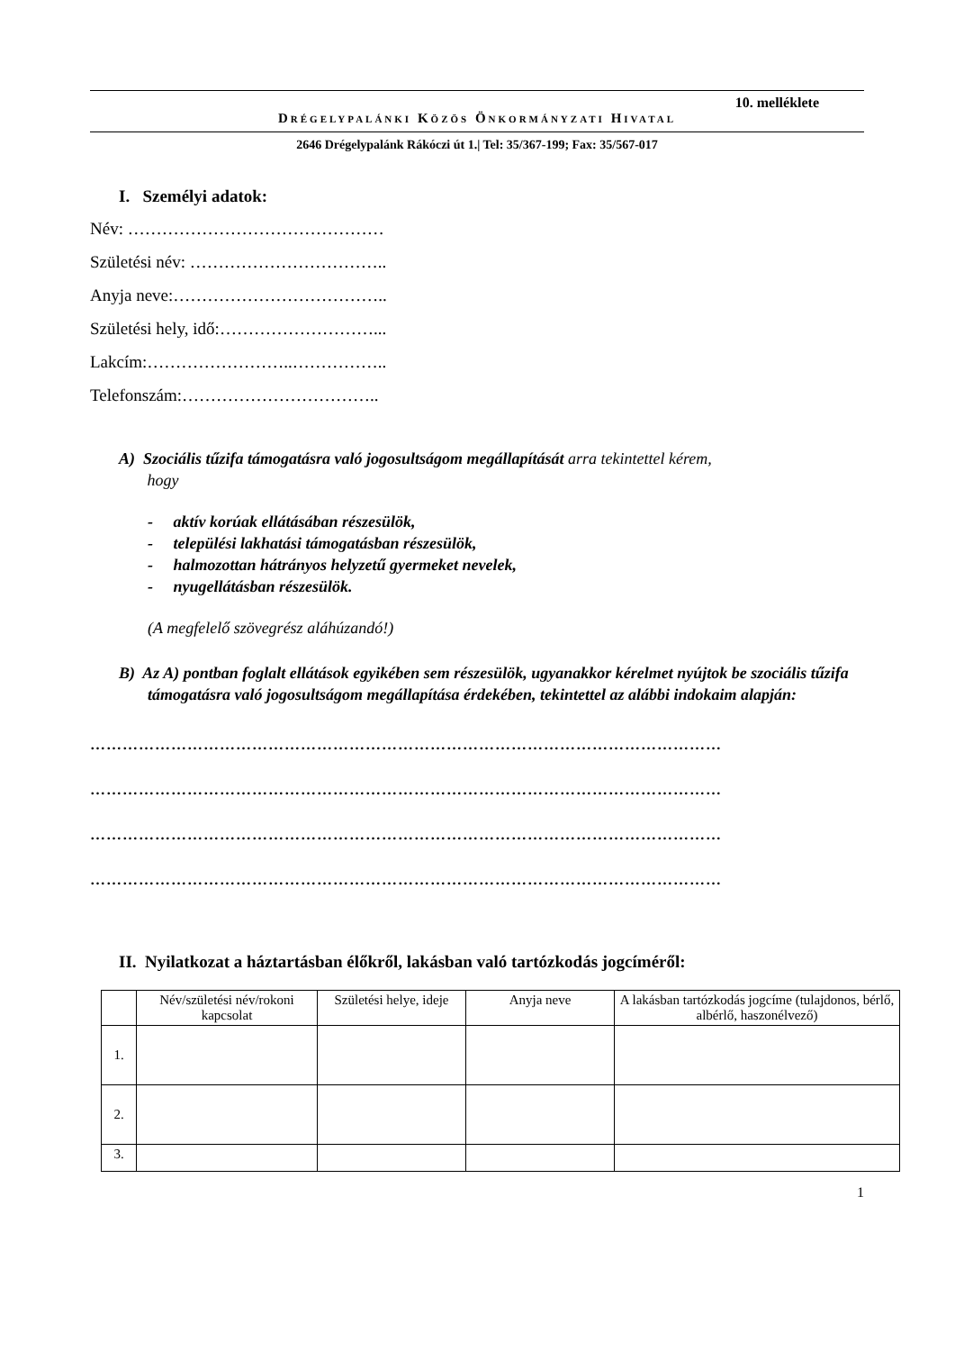10. melléklete
DRÉGELYPALÁNKI KÖZÖS ÖNKORMÁNYZATI HIVATAL
2646 Drégelypalánk Rákóczi út 1.| Tel: 35/367-199; Fax: 35/567-017
I. Személyi adatok:
Név: ………………………………………
Születési név: ……………………………..
Anyja neve:………………………………..
Születési hely, idő:………………………...
Lakcím:……………………..……………..
Telefonszám:……………………………..
A) Szociális tűzifa támogatásra való jogosultságom megállapítását arra tekintettel kérem,
hogy
- aktív korúak ellátásában részesülök,
- települési lakhatási támogatásban részesülök,
- halmozottan hátrányos helyzetű gyermeket nevelek,
- nyugellátásban részesülök.
(A megfelelő szövegrész aláhúzandó!)
B) Az A) pontban foglalt ellátások egyikében sem részesülök, ugyanakkor kérelmet nyújtok be szociális tűzifa támogatásra való jogosultságom megállapítása érdekében, tekintettel az alábbi indokaim alapján:
………………………………………………………………………………………………………
………………………………………………………………………………………………………
………………………………………………………………………………………………………
………………………………………………………………………………………………………
II. Nyilatkozat a háztartásban élőkről, lakásban való tartózkodás jogcíméről:
| | Név/születési név/rokoni kapcsolat | Születési helye, ideje | Anyja neve | A lakásban tartózkodás jogcíme (tulajdonos, bérlő, albérlő, haszonélvező) |
| --- | --- | --- | --- | --- |
| 1. | | | | |
| 2. | | | | |
| 3. | | | | |
1